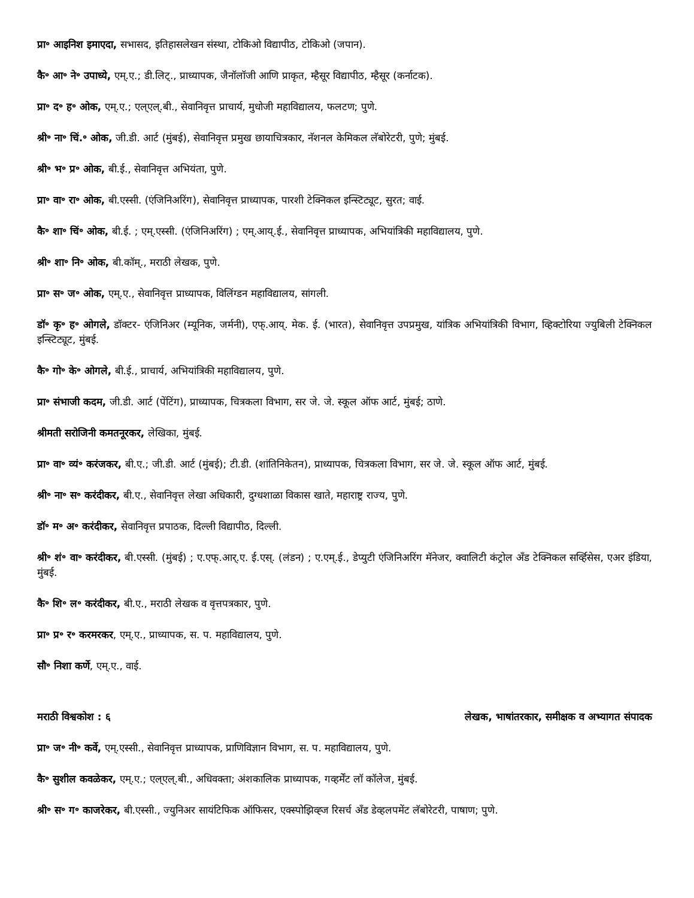प्रा॰ आइनिश इमाएदा, सभासद, इतिहासलेखन संस्था, टोकिओ विद्यापीठ, टोकिओ (जपान).
कै॰ आ॰ ने॰ उपाध्ये, एम्.ए.; डी.लिट्., प्राध्यापक, जैनॉलॉजी आणि प्राकृत, म्हैसूर विद्यापीठ, म्हैसूर (कर्नाटक).
प्रा॰ द॰ ह॰ ओक, एम्.ए.; एल्एल्.बी., सेवानिवृत्त प्राचार्य, मुधोजी महाविद्यालय, फलटण; पुणे.
श्री॰ ना॰ चिं.॰ ओक, जी.डी. आर्ट (मुंबई), सेवानिवृत्त प्रमुख छायाचित्रकार, नॅशनल केमिकल लॅबोरेटरी, पुणे; मुंबई.
श्री॰ भ॰ प्र॰ ओक, बी.ई., सेवानिवृत्त अभियंता, पुणे.
प्रा॰ वा॰ रा॰ ओक, बी.एस्सी. (एंजिनिअरिंग), सेवानिवृत्त प्राध्यापक, पारशी टेक्निकल इन्स्टिट्यूट, सुरत; वाई.
कै॰ शा॰ चिं॰ ओक, बी.ई. ; एम्.एस्सी. (एंजिनिअरिंग) ; एम्.आय्.ई., सेवानिवृत्त प्राध्यापक, अभियांत्रिकी महाविद्यालय, पुणे.
श्री॰ शा॰ नि॰ ओक, बी.कॉम्., मराठी लेखक, पुणे.
प्रा॰ स॰ ज॰ ओक, एम्.ए., सेवानिवृत्त प्राध्यापक, विलिंग्डन महाविद्यालय, सांगली.
डॉ॰ कृ॰ ह॰ ओगले, डॉक्टर- एंजिनिअर (म्यूनिक, जर्मनी), एफ्.आय्. मेक. ई. (भारत), सेवानिवृत्त उपप्रमुख, यांत्रिक अभियांत्रिकी विभाग, व्हिक्टोरिया ज्युबिली टेक्निकल इन्स्टिट्यूट, मुंबई.
कै॰ गो॰ के॰ ओगले, बी.ई., प्राचार्य, अभियांत्रिकी महाविद्यालय, पुणे.
प्रा॰ संभाजी कदम, जी.डी. आर्ट (पेंटिंग), प्राध्यापक, चित्रकला विभाग, सर जे. जे. स्कूल ऑफ आर्ट, मुंबई; ठाणे.
श्रीमती सरोजिनी कमतनूरकर, लेखिका, मुंबई.
प्रा॰ वा॰ व्यं॰ करंजकर, बी.ए.; जी.डी. आर्ट (मुंबई); टी.डी. (शांतिनिकेतन), प्राध्यापक, चित्रकला विभाग, सर जे. जे. स्कूल ऑफ आर्ट, मुंबई.
श्री॰ ना॰ स॰ करंदीकर, बी.ए., सेवानिवृत्त लेखा अधिकारी, दुग्धशाळा विकास खाते, महाराष्ट्र राज्य, पुणे.
डॉ॰ म॰ अ॰ करंदीकर, सेवानिवृत्त प्रपाठक, दिल्ली विद्यापीठ, दिल्ली.
श्री॰ शं॰ वा॰ करंदीकर, बी.एस्सी. (मुंबई) ; ए.एफ्.आर्.ए. ई.एस्. (लंडन) ; ए.एम्.ई., डेप्युटी एंजिनिअरिंग मॅनेजर, क्वालिटी कंट्रोल अँड टेक्निकल सर्व्हिसेस, एअर इंडिया, मुंबई.
कै॰ शि॰ ल॰ करंदीकर, बी.ए., मराठी लेखक व वृत्तपत्रकार, पुणे.
प्रा॰ प्र॰ र॰ करमरकर, एम्.ए., प्राध्यापक, स. प. महाविद्यालय, पुणे.
सौ॰ निशा कर्णे, एम्.ए., वाई.
मराठी विश्वकोश : ६ लेखक, भाषांतरकार, समीक्षक व अभ्यागत संपादक
प्रा॰ ज॰ नी॰ कर्वे, एम्.एस्सी., सेवानिवृत्त प्राध्यापक, प्राणिविज्ञान विभाग, स. प. महाविद्यालय, पुणे.
कै॰ सुशील कवळेकर, एम्.ए.; एल्एल्.बी., अधिवक्ता; अंशकालिक प्राध्यापक, गव्हर्मेंट लॉ कॉलेज, मुंबई.
श्री॰ स॰ ग॰ काजरेकर, बी.एस्सी., ज्युनिअर सायंटिफिक ऑफिसर, एक्स्पोझिव्ह्ज रिसर्च अँड डेव्हलपमेंट लॅबोरेटरी, पाषाण; पुणे.